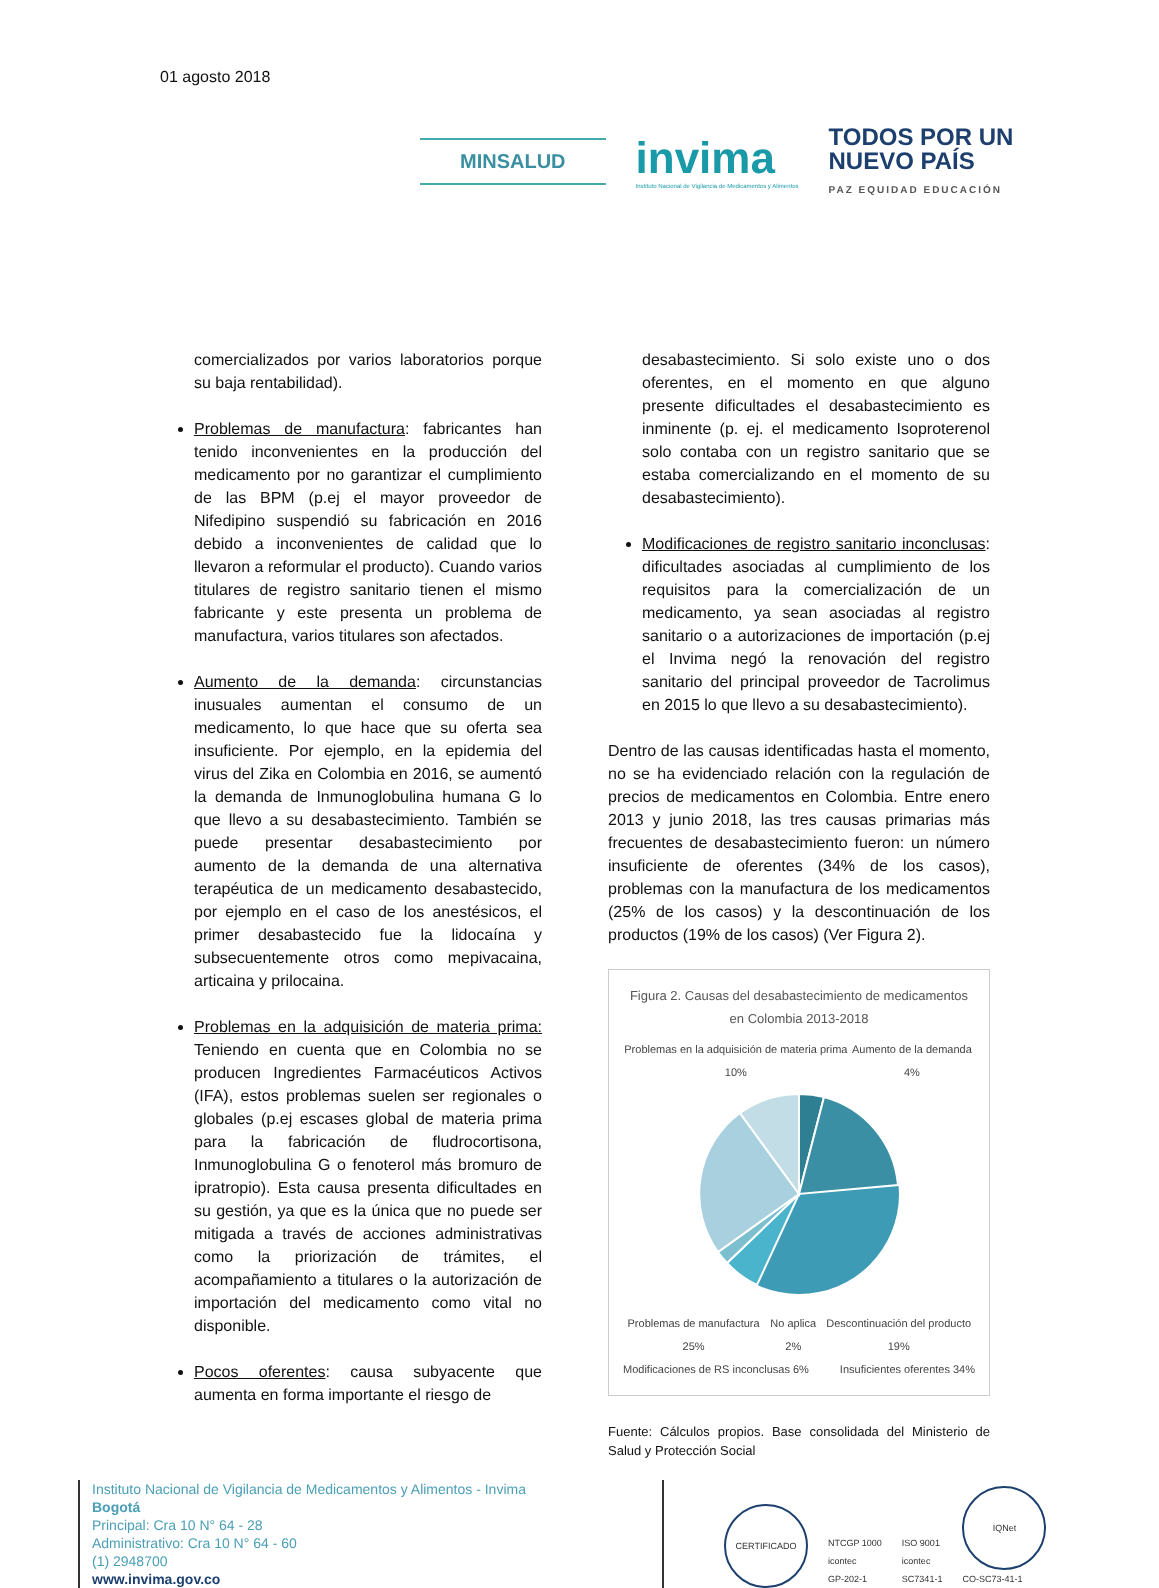01 agosto 2018
MINSALUD
invima
Instituto Nacional de Vigilancia de Medicamentos y Alimentos
TODOS POR UN
NUEVO PAÍS
PAZ EQUIDAD EDUCACIÓN
comercializados por varios laboratorios porque su baja rentabilidad).
Problemas de manufactura: fabricantes han tenido inconvenientes en la producción del medicamento por no garantizar el cumplimiento de las BPM (p.ej el mayor proveedor de Nifedipino suspendió su fabricación en 2016 debido a inconvenientes de calidad que lo llevaron a reformular el producto). Cuando varios titulares de registro sanitario tienen el mismo fabricante y este presenta un problema de manufactura, varios titulares son afectados.
Aumento de la demanda: circunstancias inusuales aumentan el consumo de un medicamento, lo que hace que su oferta sea insuficiente. Por ejemplo, en la epidemia del virus del Zika en Colombia en 2016, se aumentó la demanda de Inmunoglobulina humana G lo que llevo a su desabastecimiento. También se puede presentar desabastecimiento por aumento de la demanda de una alternativa terapéutica de un medicamento desabastecido, por ejemplo en el caso de los anestésicos, el primer desabastecido fue la lidocaína y subsecuentemente otros como mepivacaina, articaina y prilocaina.
Problemas en la adquisición de materia prima: Teniendo en cuenta que en Colombia no se producen Ingredientes Farmacéuticos Activos (IFA), estos problemas suelen ser regionales o globales (p.ej escases global de materia prima para la fabricación de fludrocortisona, Inmunoglobulina G o fenoterol más bromuro de ipratropio). Esta causa presenta dificultades en su gestión, ya que es la única que no puede ser mitigada a través de acciones administrativas como la priorización de trámites, el acompañamiento a titulares o la autorización de importación del medicamento como vital no disponible.
Pocos oferentes: causa subyacente que aumenta en forma importante el riesgo de
desabastecimiento. Si solo existe uno o dos oferentes, en el momento en que alguno presente dificultades el desabastecimiento es inminente (p. ej. el medicamento Isoproterenol solo contaba con un registro sanitario que se estaba comercializando en el momento de su desabastecimiento).
Modificaciones de registro sanitario inconclusas: dificultades asociadas al cumplimiento de los requisitos para la comercialización de un medicamento, ya sean asociadas al registro sanitario o a autorizaciones de importación (p.ej el Invima negó la renovación del registro sanitario del principal proveedor de Tacrolimus en 2015 lo que llevo a su desabastecimiento).
Dentro de las causas identificadas hasta el momento, no se ha evidenciado relación con la regulación de precios de medicamentos en Colombia. Entre enero 2013 y junio 2018, las tres causas primarias más frecuentes de desabastecimiento fueron: un número insuficiente de oferentes (34% de los casos), problemas con la manufactura de los medicamentos (25% de los casos) y la descontinuación de los productos (19% de los casos) (Ver Figura 2).
Figura 2. Causas del desabastecimiento de medicamentos en Colombia 2013-2018
Problemas en la adquisición de materia prima 10% Aumento de la demanda 4%
Problemas de manufactura 25% No aplica 2% Descontinuación del producto 19%
Modificaciones de RS inconclusas 6% Insuficientes oferentes 34%
Fuente: Cálculos propios. Base consolidada del Ministerio de Salud y Protección Social
Instituto Nacional de Vigilancia de Medicamentos y Alimentos - Invima
Bogotá
Principal: Cra 10 N° 64 - 28
Administrativo: Cra 10 N° 64 - 60
(1) 2948700
www.invima.gov.co
CERTIFICADO
NTCGP 1000
icontec
GP-202-1
ISO 9001
icontec
SC7341-1
IQNet
CO-SC73-41-1